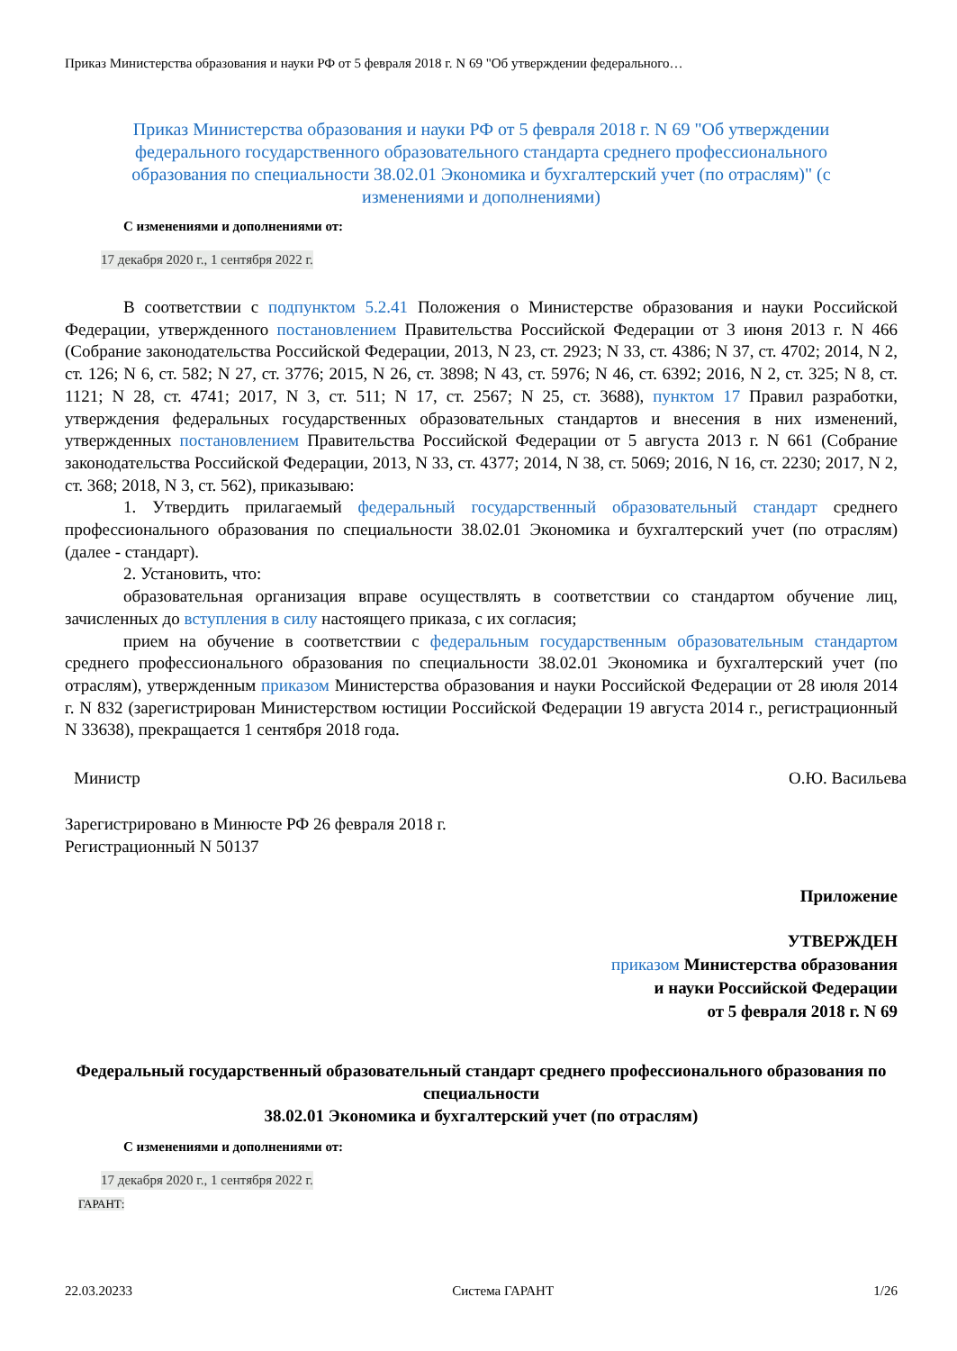Приказ Министерства образования и науки РФ от 5 февраля 2018 г. N 69 "Об утверждении федерального…
Приказ Министерства образования и науки РФ от 5 февраля 2018 г. N 69 "Об утверждении федерального государственного образовательного стандарта среднего профессионального образования по специальности 38.02.01 Экономика и бухгалтерский учет (по отраслям)" (с изменениями и дополнениями)
С изменениями и дополнениями от:
17 декабря 2020 г., 1 сентября 2022 г.
В соответствии с подпунктом 5.2.41 Положения о Министерстве образования и науки Российской Федерации, утвержденного постановлением Правительства Российской Федерации от 3 июня 2013 г. N 466 (Собрание законодательства Российской Федерации, 2013, N 23, ст. 2923; N 33, ст. 4386; N 37, ст. 4702; 2014, N 2, ст. 126; N 6, ст. 582; N 27, ст. 3776; 2015, N 26, ст. 3898; N 43, ст. 5976; N 46, ст. 6392; 2016, N 2, ст. 325; N 8, ст. 1121; N 28, ст. 4741; 2017, N 3, ст. 511; N 17, ст. 2567; N 25, ст. 3688), пунктом 17 Правил разработки, утверждения федеральных государственных образовательных стандартов и внесения в них изменений, утвержденных постановлением Правительства Российской Федерации от 5 августа 2013 г. N 661 (Собрание законодательства Российской Федерации, 2013, N 33, ст. 4377; 2014, N 38, ст. 5069; 2016, N 16, ст. 2230; 2017, N 2, ст. 368; 2018, N 3, ст. 562), приказываю:
1. Утвердить прилагаемый федеральный государственный образовательный стандарт среднего профессионального образования по специальности 38.02.01 Экономика и бухгалтерский учет (по отраслям) (далее - стандарт).
2. Установить, что:
образовательная организация вправе осуществлять в соответствии со стандартом обучение лиц, зачисленных до вступления в силу настоящего приказа, с их согласия;
прием на обучение в соответствии с федеральным государственным образовательным стандартом среднего профессионального образования по специальности 38.02.01 Экономика и бухгалтерский учет (по отраслям), утвержденным приказом Министерства образования и науки Российской Федерации от 28 июля 2014 г. N 832 (зарегистрирован Министерством юстиции Российской Федерации 19 августа 2014 г., регистрационный N 33638), прекращается 1 сентября 2018 года.
Министр О.Ю. Васильева
Зарегистрировано в Минюсте РФ 26 февраля 2018 г.
Регистрационный N 50137
Приложение
УТВЕРЖДЕН
приказом Министерства образования
и науки Российской Федерации
от 5 февраля 2018 г. N 69
Федеральный государственный образовательный стандарт среднего профессионального образования по специальности
38.02.01 Экономика и бухгалтерский учет (по отраслям)
С изменениями и дополнениями от:
17 декабря 2020 г., 1 сентября 2022 г.
ГАРАНТ:
22.03.20233 Система ГАРАНТ 1/26